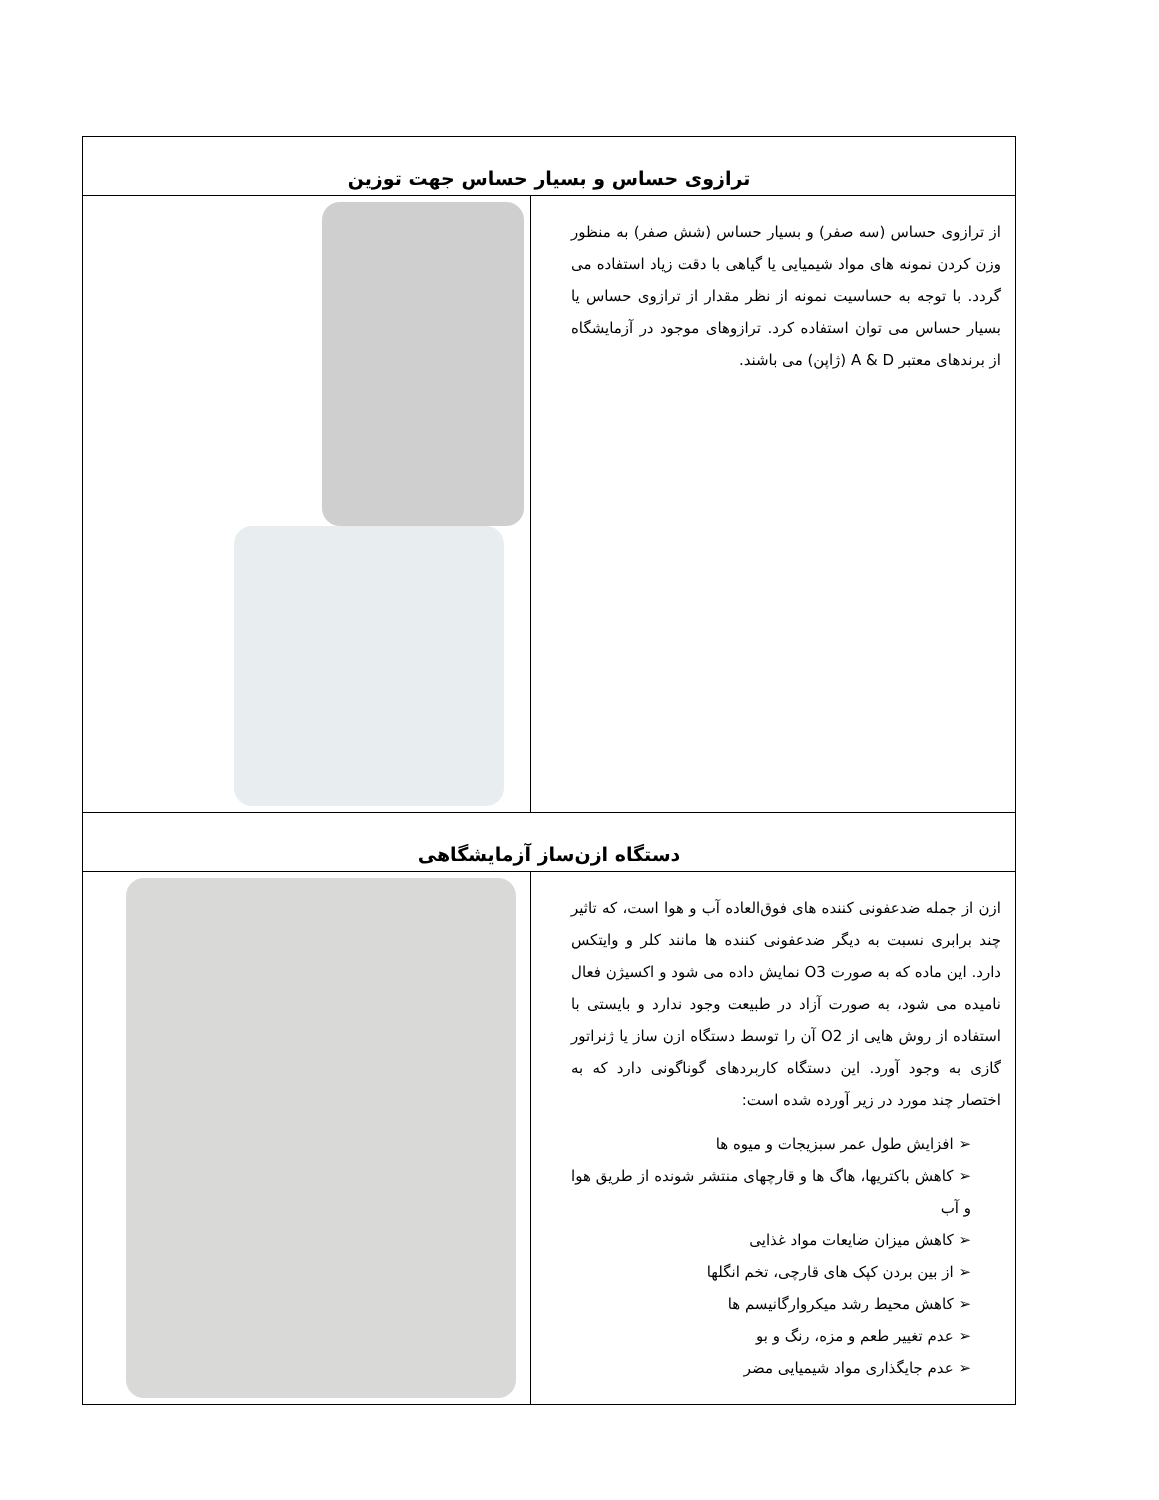| ترازوی حساس و بسیار حساس جهت توزین | |
| --- | --- |
| از ترازوی حساس (سه صفر) و بسیار حساس (شش صفر) به منظور وزن کردن نمونه های مواد شیمیایی یا گیاهی با دقت زیاد استفاده می گردد. با توجه به حساسیت نمونه از نظر مقدار از ترازوی حساس یا بسیار حساس می توان استفاده کرد. ترازوهای موجود در آزمایشگاه از برندهای معتبر A & D (ژاپن) می باشند. | |
| دستگاه ازن‌ساز آزمایشگاهی | |
| ازن از جمله ضدعفونی کننده های فوق‌العاده آب و هوا است، که تاثیر چند برابری نسبت به دیگر ضدعفونی کننده ها مانند کلر و وایتکس دارد. این ماده که به صورت O3 نمایش داده می شود و اکسیژن فعال نامیده می شود، به صورت آزاد در طبیعت وجود ندارد و بایستی با استفاده از روش هایی از O2 آن را توسط دستگاه ازن ساز یا ژنراتور گازی به وجود آورد. این دستگاه کاربردهای گوناگونی دارد که به اختصار چند مورد در زیر آورده شده است: ➢ افزایش طول عمر سبزیجات و میوه ها ➢ کاهش باکتریها، هاگ ها و قارچهای منتشر شونده از طریق هوا و آب ➢ کاهش میزان ضایعات مواد غذایی ➢ از بین بردن کپک های قارچی، تخم انگلها ➢ کاهش محیط رشد میکروارگانیسم ها ➢ عدم تغییر طعم و مزه، رنگ و بو ➢ عدم جایگذاری مواد شیمیایی مضر | |